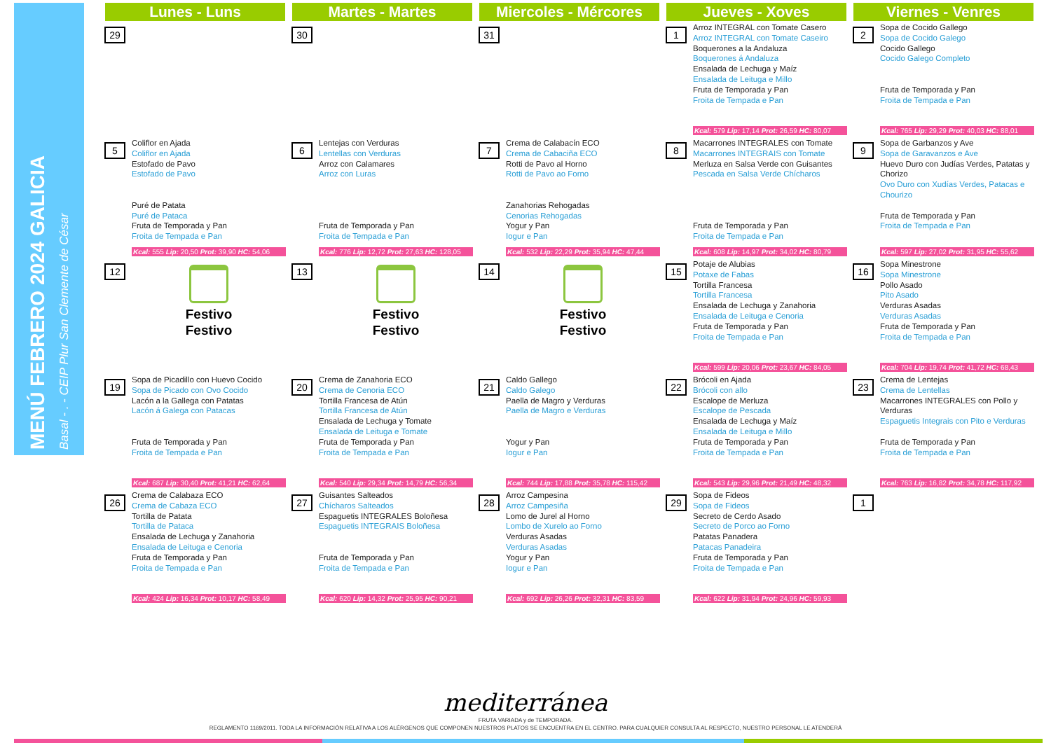MENÚ FEBRERO 2024 GALICIA
Basal - . - CEIP Plur San Clemente de César
| Lunes - Luns | Martes - Martes | Miercoles - Mércores | Jueves - Xoves | Viernes - Venres |
| --- | --- | --- | --- | --- |
| 29 | 30 | 31 | 1 Arroz INTEGRAL con Tomate Casero Arroz INTEGRAL con Tomate Caseiro Boquerones a la Andaluza Boquerones á Andaluza Ensalada de Lechuga y Maíz Ensalada de Leituga e Millo Fruta de Temporada y Pan Froita de Tempada e Pan Kcal: 579 Lip: 17,14 Prot: 26,59 HC: 80,07 | 2 Sopa de Cocido Gallego Sopa de Cocido Galego Cocido Gallego Cocido Galego Completo Fruta de Temporada y Pan Froita de Tempada e Pan Kcal: 765 Lip: 29,29 Prot: 40,03 HC: 88,01 |
| 5 Coliflor en Ajada Coliflor en Ajada Estofado de Pavo Estofado de Pavo Puré de Patata Puré de Pataca Fruta de Temporada y Pan Froita de Tempada e Pan Kcal: 555 Lip: 20,50 Prot: 39,90 HC: 54,06 | 6 Lentejas con Verduras Lentellas con Verduras Arroz con Calamares Arroz con Luras Fruta de Temporada y Pan Froita de Tempada e Pan Kcal: 776 Lip: 12,72 Prot: 27,63 HC: 128,05 | 7 Crema de Calabacín ECO Crema de Cabaciña ECO Rotti de Pavo al Horno Rotti de Pavo ao Forno Zanahorias Rehogadas Cenorias Rehogadas Yogur y Pan Iogur e Pan Kcal: 532 Lip: 22,29 Prot: 35,94 HC: 47,44 | 8 Macarrones INTEGRALES con Tomate Macarrones INTEGRAIS con Tomate Merluza en Salsa Verde con Guisantes Pescada en Salsa Verde Chícharos Fruta de Temporada y Pan Froita de Tempada e Pan Kcal: 608 Lip: 14,97 Prot: 34,02 HC: 80,79 | 9 Sopa de Garbanzos y Ave Sopa de Garavanzos e Ave Huevo Duro con Judías Verdes, Patatas y Chorizo Ovo Duro con Xudías Verdes, Patacas e Chourizo Fruta de Temporada y Pan Froita de Tempada e Pan Kcal: 597 Lip: 27,02 Prot: 31,95 HC: 55,62 |
| 12 Festivo Festivo | 13 Festivo Festivo | 14 Festivo Festivo | 15 Potaje de Alubias Potaxe de Fabas Tortilla Francesa Tortilla Francesa Ensalada de Lechuga y Zanahoria Ensalada de Leituga e Cenoria Fruta de Temporada y Pan Froita de Tempada e Pan Kcal: 599 Lip: 20,06 Prot: 23,67 HC: 84,05 | 16 Sopa Minestrone Sopa Minestrone Pollo Asado Pito Asado Verduras Asadas Verduras Asadas Fruta de Temporada y Pan Froita de Tempada e Pan Kcal: 704 Lip: 19,74 Prot: 41,72 HC: 68,43 |
| 19 Sopa de Picadillo con Huevo Cocido Sopa de Picado con Ovo Cocido Lacón a la Gallega con Patatas Lacón á Galega con Patacas Fruta de Temporada y Pan Froita de Tempada e Pan Kcal: 687 Lip: 30,40 Prot: 41,21 HC: 62,64 | 20 Crema de Zanahoria ECO Crema de Cenoria ECO Tortilla Francesa de Atún Tortilla Francesa de Atún Ensalada de Lechuga y Tomate Ensalada de Leituga e Tomate Fruta de Temporada y Pan Froita de Tempada e Pan Kcal: 540 Lip: 29,34 Prot: 14,79 HC: 56,34 | 21 Caldo Gallego Caldo Galego Paella de Magro y Verduras Paella de Magro e Verduras Yogur y Pan Iogur e Pan Kcal: 744 Lip: 17,88 Prot: 35,78 HC: 115,42 | 22 Brócoli en Ajada Brócoli con allo Escalope de Merluza Escalope de Pescada Ensalada de Lechuga y Maíz Ensalada de Leituga e Millo Fruta de Temporada y Pan Froita de Tempada e Pan Kcal: 543 Lip: 29,96 Prot: 21,49 HC: 48,32 | 23 Crema de Lentejas Crema de Lentellas Macarrones INTEGRALES con Pollo y Verduras Espaguetis Integrais con Pito e Verduras Fruta de Temporada y Pan Froita de Tempada e Pan Kcal: 763 Lip: 16,82 Prot: 34,78 HC: 117,92 |
| 26 Crema de Calabaza ECO Crema de Cabaza ECO Tortilla de Patata Tortilla de Pataca Ensalada de Lechuga y Zanahoria Ensalada de Leituga e Cenoria Fruta de Temporada y Pan Froita de Tempada e Pan Kcal: 424 Lip: 16,34 Prot: 10,17 HC: 58,49 | 27 Guisantes Salteados Chícharos Salteados Espaguetis INTEGRALES Boloñesa Espaguetis INTEGRAIS Boloñesa Fruta de Temporada y Pan Froita de Tempada e Pan Kcal: 620 Lip: 14,32 Prot: 25,95 HC: 90,21 | 28 Arroz Campesina Arroz Campesiña Lomo de Jurel al Horno Lombo de Xurelo ao Forno Verduras Asadas Verduras Asadas Yogur y Pan Iogur e Pan Kcal: 692 Lip: 26,26 Prot: 32,31 HC: 83,59 | 29 Sopa de Fideos Sopa de Fideos Secreto de Cerdo Asado Secreto de Porco ao Forno Patatas Panadera Patacas Panadeira Fruta de Temporada y Pan Froita de Tempada e Pan Kcal: 622 Lip: 31,94 Prot: 24,96 HC: 59,93 | 1 |
mediterránea
FRUTA VARIADA y de TEMPORADA.
REGLAMENTO 1169/2011. TODA LA INFORMACIÓN RELATIVA A LOS ALÉRGENOS QUE COMPONEN NUESTROS PLATOS SE ENCUENTRA EN EL CENTRO. PARA CUALQUIER CONSULTA AL RESPECTO, NUESTRO PERSONAL LE ATENDERÁ